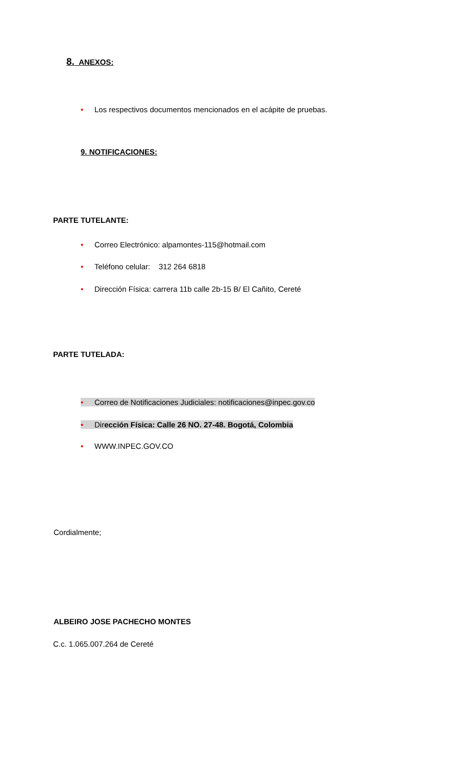8. ANEXOS:
• Los respectivos documentos mencionados en el acápite de pruebas.
9. NOTIFICACIONES:
PARTE TUTELANTE:
• Correo Electrónico: alpamontes-115@hotmail.com
• Teléfono celular: 312 264 6818
• Dirección Física: carrera 11b calle 2b-15 B/ El Cañito, Cereté
PARTE TUTELADA:
• Correo de Notificaciones Judiciales: notificaciones@inpec.gov.co
• Dirección Física: Calle 26 NO. 27-48. Bogotá, Colombia
• WWW.INPEC.GOV.CO
Cordialmente;
ALBEIRO JOSE PACHECHO MONTES
C.c. 1.065.007.264 de Cereté